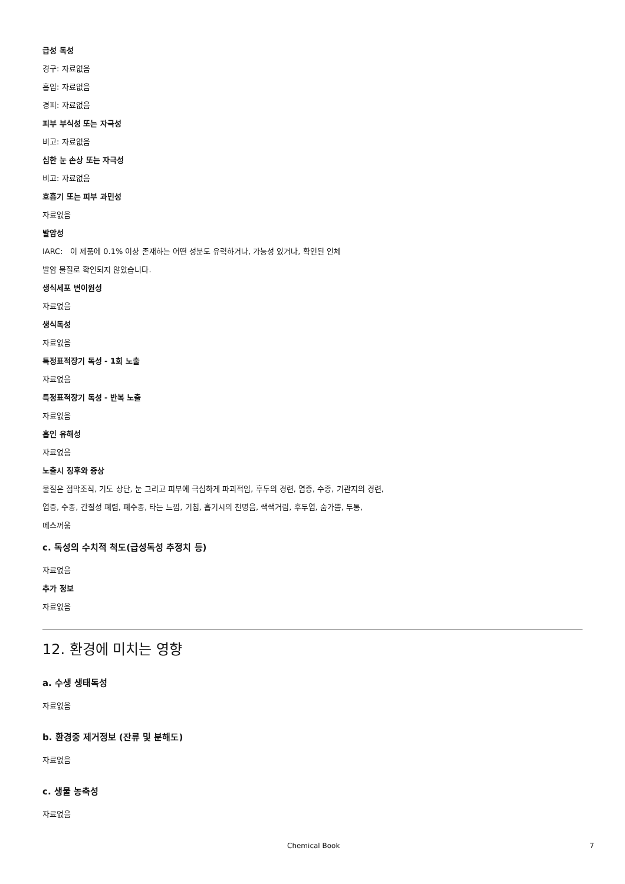급성 독성
경구: 자료없음
흡입: 자료없음
경피: 자료없음
피부 부식성 또는 자극성
비고: 자료없음
심한 눈 손상 또는 자극성
비고: 자료없음
호흡기 또는 피부 과민성
자료없음
발암성
IARC: 이 제품에 0.1% 이상 존재하는 어떤 성분도 유력하거나, 가능성 있거나, 확인된 인체
발암 물질로 확인되지 않았습니다.
생식세포 변이원성
자료없음
생식독성
자료없음
특정표적장기 독성 - 1회 노출
자료없음
특정표적장기 독성 - 반복 노출
자료없음
흡인 유해성
자료없음
노출시 징후와 증상
물질은 점막조직, 기도 상단, 눈 그리고 피부에 극심하게 파괴적임, 후두의 경련, 염증, 수종, 기관지의 경련,
염증, 수종, 간질성 폐렴, 폐수종, 타는 느낌, 기침, 흡기시의 천명음, 쌕쌕거림, 후두염, 숨가쁨, 두통,
메스꺼움
c. 독성의 수치적 척도(급성독성 추정치 등)
자료없음
추가 정보
자료없음
12. 환경에 미치는 영향
a. 수생 생태독성
자료없음
b. 환경중 제거정보 (잔류 및 분해도)
자료없음
c. 생물 농축성
자료없음
Chemical Book 7